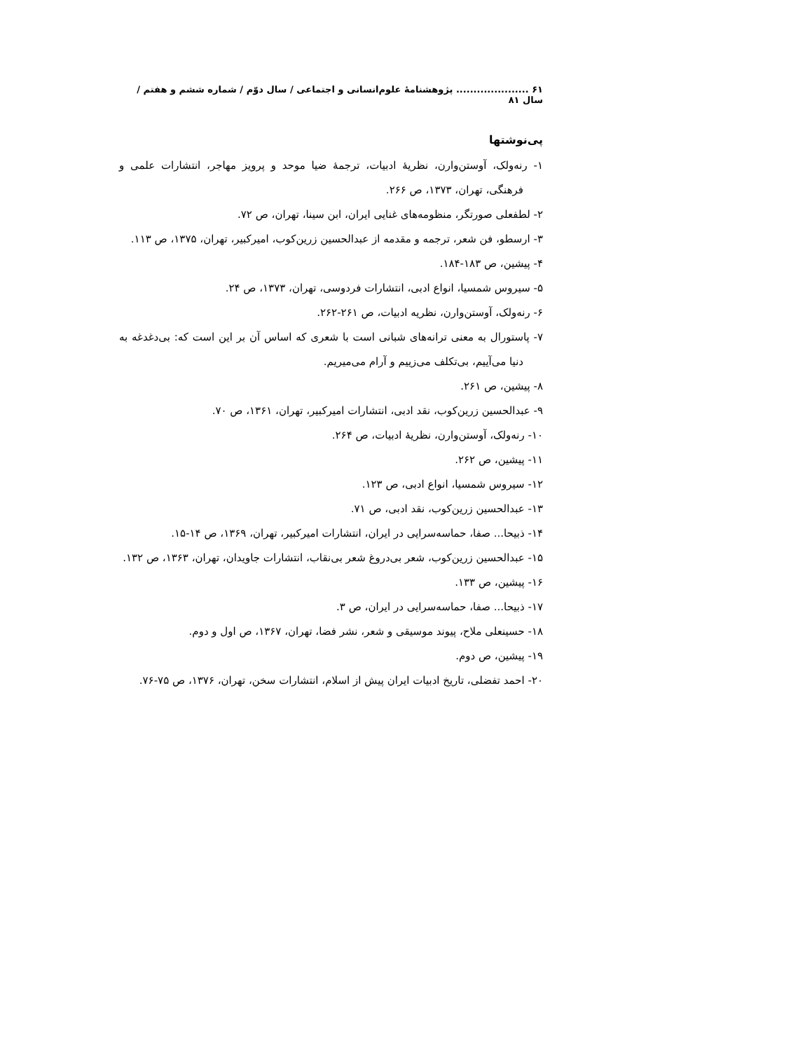۶۱ ..................... پژوهشنامۀ علوم‌انسانی و اجتماعی / سال دوّم / شماره ششم و هفتم / سال ۸۱
پی‌نوشتها
۱- رنه‌ولک، آوستن‌وارن، نظریۀ ادبیات، ترجمۀ ضیا موحد و پرویز مهاجر، انتشارات علمی و فرهنگی، تهران، ۱۳۷۳، ص ۲۶۶.
۲- لطفعلی صورتگر، منظومه‌های غنایی ایران، ابن سینا، تهران، ص ۷۲.
۳- ارسطو، فن شعر، ترجمه و مقدمه از عبدالحسین زرین‌کوب، امیرکبیر، تهران، ۱۳۷۵، ص ۱۱۳.
۴- پیشین، ص ۱۸۳-۱۸۴.
۵- سیروس شمسیا، انواع ادبی، انتشارات فردوسی، تهران، ۱۳۷۳، ص ۲۴.
۶- رنه‌ولک، آوستن‌وارن، نظریه ادبیات، ص ۲۶۱-۲۶۲.
۷- پاستورال به معنی ترانه‌های شبانی است با شعری که اساس آن بر این است که: بی‌دغدغه به دنیا می‌آییم، بی‌تکلف می‌زییم و آرام می‌میریم.
۸- پیشین، ص ۲۶۱.
۹- عبدالحسین زرین‌کوب، نقد ادبی، انتشارات امیرکبیر، تهران، ۱۳۶۱، ص ۷۰.
۱۰- رنه‌ولک، آوستن‌وارن، نظریۀ ادبیات، ص ۲۶۴.
۱۱- پیشین، ص ۲۶۲.
۱۲- سیروس شمسیا، انواع ادبی، ص ۱۲۳.
۱۳- عبدالحسین زرین‌کوب، نقد ادبی، ص ۷۱.
۱۴- ذبیحا... صفا، حماسه‌سرایی در ایران، انتشارات امیرکبیر، تهران، ۱۳۶۹، ص ۱۴-۱۵.
۱۵- عبدالحسین زرین‌کوب، شعر بی‌دروغ شعر بی‌نقاب، انتشارات جاویدان، تهران، ۱۳۶۳، ص ۱۳۲.
۱۶- پیشین، ص ۱۳۳.
۱۷- ذبیحا... صفا، حماسه‌سرایی در ایران، ص ۳.
۱۸- حسینعلی ملاح، پیوند موسیقی و شعر، نشر فضا، تهران، ۱۳۶۷، ص اول و دوم.
۱۹- پیشین، ص دوم.
۲۰- احمد تفضلی، تاریخ ادبیات ایران پیش از اسلام، انتشارات سخن، تهران، ۱۳۷۶، ص ۷۵-۷۶.